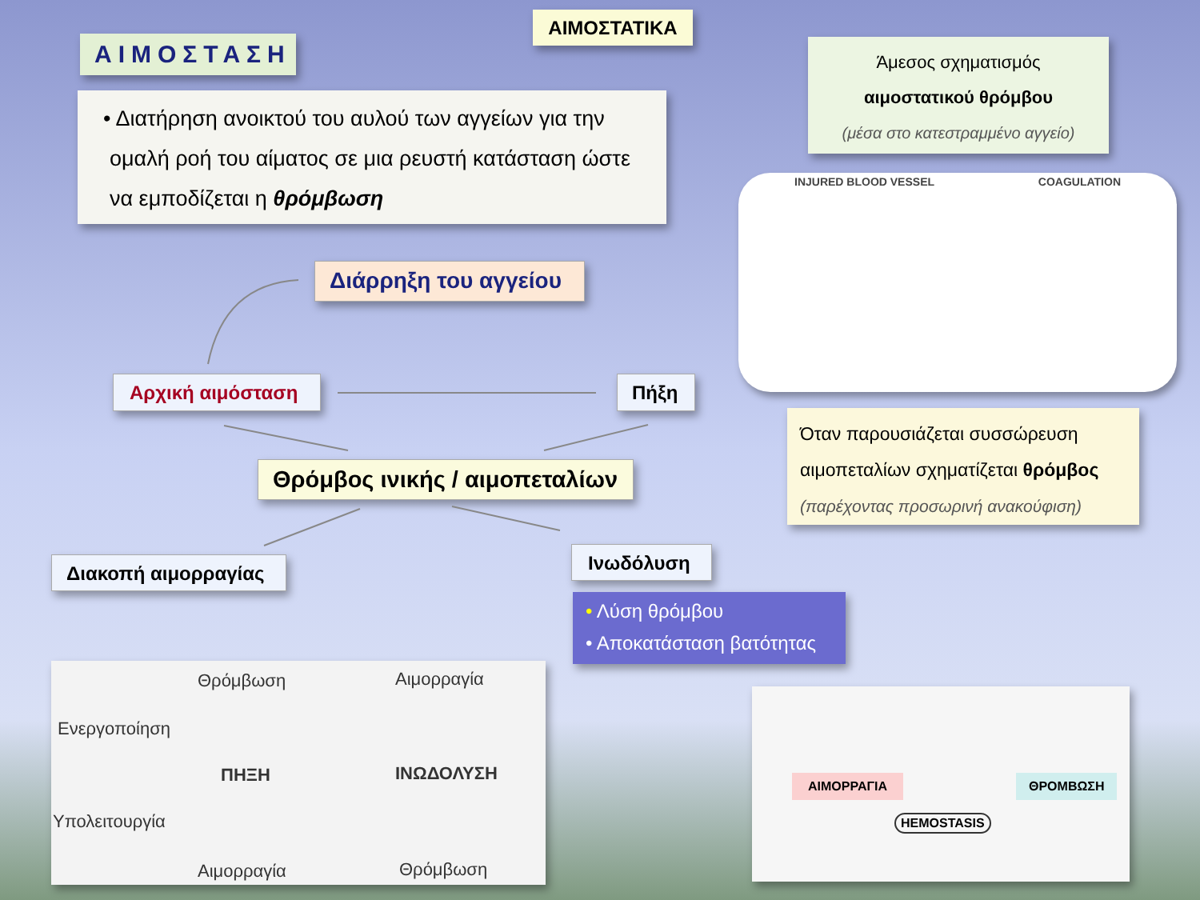ΑΙΜΟΣΤΑΣΗ
ΑΙΜΟΣΤΑΤΙΚΑ
Άμεσος σχηματισμός
αιμοστατικού θρόμβου
(μέσα στο κατεστραμμένο αγγείο)
• Διατήρηση ανοικτού του αυλού των αγγείων για την ομαλή ροή του αίματος σε μια ρευστή κατάσταση ώστε να εμποδίζεται η θρόμβωση
INJURED BLOOD VESSEL COAGULATION
Όταν παρουσιάζεται συσσώρευση αιμοπεταλίων σχηματίζεται θρόμβος
(παρέχοντας προσωρινή ανακούφιση)
Διάρρηξη του αγγείου
Αρχική αιμόσταση Πήξη
Θρόμβος ινικής / αιμοπεταλίων
Διακοπή αιμορραγίας Ινωδόλυση
• Λύση θρόμβου
• Αποκατάσταση βατότητας
Θρόμβωση Αιμορραγία
Ενεργοποίηση
ΠΗΞΗ ΙΝΩΔΟΛΥΣΗ
Υπολειτουργία
Αιμορραγία Θρόμβωση
ΑΙΜΟΡΡΑΓΙΑ ΘΡΟΜΒΩΣΗ
HEMOSTASIS